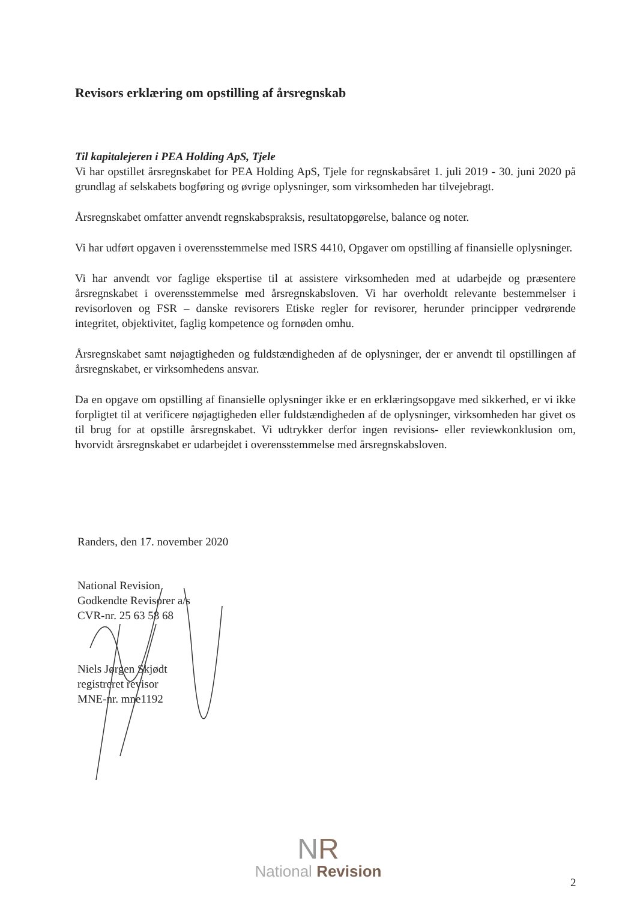Revisors erklæring om opstilling af årsregnskab
Til kapitalejeren i PEA Holding ApS, Tjele
Vi har opstillet årsregnskabet for PEA Holding ApS, Tjele for regnskabsåret 1. juli 2019 - 30. juni 2020 på grundlag af selskabets bogføring og øvrige oplysninger, som virksomheden har tilvejebragt.
Årsregnskabet omfatter anvendt regnskabspraksis, resultatopgørelse, balance og noter.
Vi har udført opgaven i overensstemmelse med ISRS 4410, Opgaver om opstilling af finansielle oplysninger.
Vi har anvendt vor faglige ekspertise til at assistere virksomheden med at udarbejde og præsentere årsregnskabet i overensstemmelse med årsregnskabsloven. Vi har overholdt relevante bestemmelser i revisorloven og FSR – danske revisorers Etiske regler for revisorer, herunder principper vedrørende integritet, objektivitet, faglig kompetence og fornøden omhu.
Årsregnskabet samt nøjagtigheden og fuldstændigheden af de oplysninger, der er anvendt til opstillingen af årsregnskabet, er virksomhedens ansvar.
Da en opgave om opstilling af finansielle oplysninger ikke er en erklæringsopgave med sikkerhed, er vi ikke forpligtet til at verificere nøjagtigheden eller fuldstændigheden af de oplysninger, virksomheden har givet os til brug for at opstille årsregnskabet. Vi udtrykker derfor ingen revisions- eller reviewkonklusion om, hvorvidt årsregnskabet er udarbejdet i overensstemmelse med årsregnskabsloven.
Randers, den 17. november 2020
National Revision
Godkendte Revisorer a/s
CVR-nr. 25 63 58 68
Niels Jørgen Skjødt
registreret revisor
MNE-nr. mne1192
NR
National Revision
2